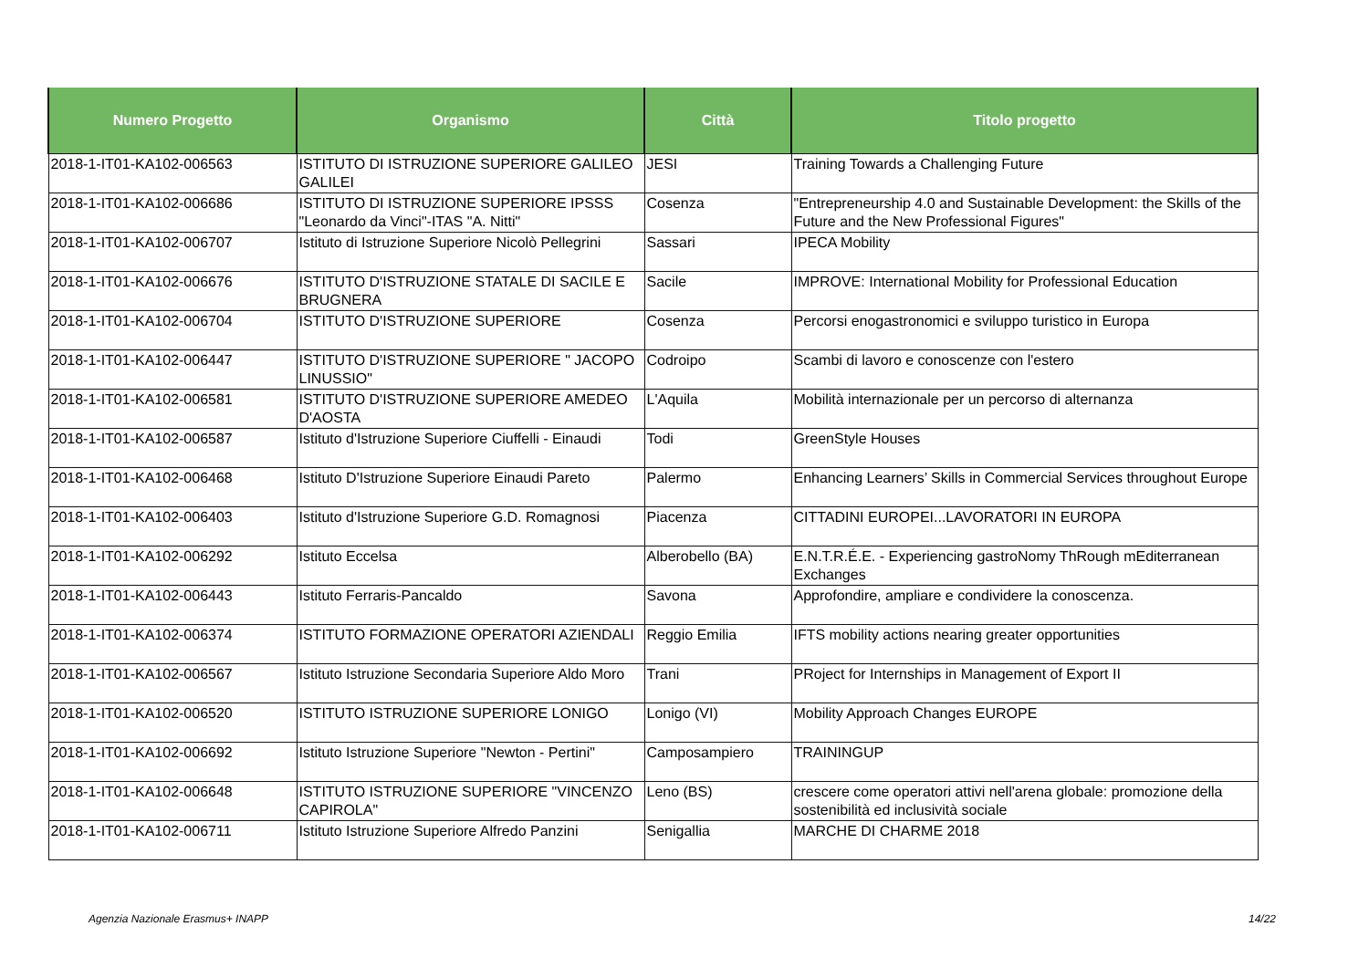| Numero Progetto | Organismo | Città | Titolo progetto |
| --- | --- | --- | --- |
| 2018-1-IT01-KA102-006563 | ISTITUTO DI ISTRUZIONE SUPERIORE GALILEO GALILEI | JESI | Training Towards a Challenging Future |
| 2018-1-IT01-KA102-006686 | ISTITUTO DI ISTRUZIONE SUPERIORE IPSSS "Leonardo da Vinci"-ITAS "A. Nitti" | Cosenza | "Entrepreneurship 4.0 and Sustainable Development: the Skills of the Future and the New Professional Figures" |
| 2018-1-IT01-KA102-006707 | Istituto di Istruzione Superiore Nicolò Pellegrini | Sassari | IPECA Mobility |
| 2018-1-IT01-KA102-006676 | ISTITUTO D'ISTRUZIONE STATALE DI SACILE E BRUGNERA | Sacile | IMPROVE: International Mobility for Professional Education |
| 2018-1-IT01-KA102-006704 | ISTITUTO D'ISTRUZIONE SUPERIORE | Cosenza | Percorsi enogastronomici e sviluppo turistico in Europa |
| 2018-1-IT01-KA102-006447 | ISTITUTO D'ISTRUZIONE SUPERIORE " JACOPO LINUSSIO" | Codroipo | Scambi di lavoro e conoscenze con l'estero |
| 2018-1-IT01-KA102-006581 | ISTITUTO D'ISTRUZIONE SUPERIORE AMEDEO D'AOSTA | L'Aquila | Mobilità internazionale per un percorso di alternanza |
| 2018-1-IT01-KA102-006587 | Istituto d'Istruzione Superiore Ciuffelli - Einaudi | Todi | GreenStyle Houses |
| 2018-1-IT01-KA102-006468 | Istituto D'Istruzione Superiore Einaudi Pareto | Palermo | Enhancing Learners’ Skills in Commercial Services throughout Europe |
| 2018-1-IT01-KA102-006403 | Istituto d'Istruzione Superiore G.D. Romagnosi | Piacenza | CITTADINI EUROPEI...LAVORATORI IN EUROPA |
| 2018-1-IT01-KA102-006292 | Istituto Eccelsa | Alberobello (BA) | E.N.T.R.É.E. - Experiencing gastroNomy ThRough mEditerranean Exchanges |
| 2018-1-IT01-KA102-006443 | Istituto Ferraris-Pancaldo | Savona | Approfondire, ampliare e condividere la conoscenza. |
| 2018-1-IT01-KA102-006374 | ISTITUTO FORMAZIONE OPERATORI AZIENDALI | Reggio Emilia | IFTS mobility actions nearing greater opportunities |
| 2018-1-IT01-KA102-006567 | Istituto Istruzione Secondaria Superiore Aldo Moro | Trani | PRoject for Internships in Management of Export II |
| 2018-1-IT01-KA102-006520 | ISTITUTO ISTRUZIONE SUPERIORE LONIGO | Lonigo (VI) | Mobility Approach Changes EUROPE |
| 2018-1-IT01-KA102-006692 | Istituto Istruzione Superiore "Newton - Pertini" | Camposampiero | TRAININGUP |
| 2018-1-IT01-KA102-006648 | ISTITUTO ISTRUZIONE SUPERIORE "VINCENZO CAPIROLA" | Leno (BS) | crescere come operatori attivi nell'arena globale: promozione della sostenibilità ed inclusività sociale |
| 2018-1-IT01-KA102-006711 | Istituto Istruzione Superiore Alfredo Panzini | Senigallia | MARCHE DI CHARME 2018 |
Agenzia Nazionale Erasmus+ INAPP
14/22